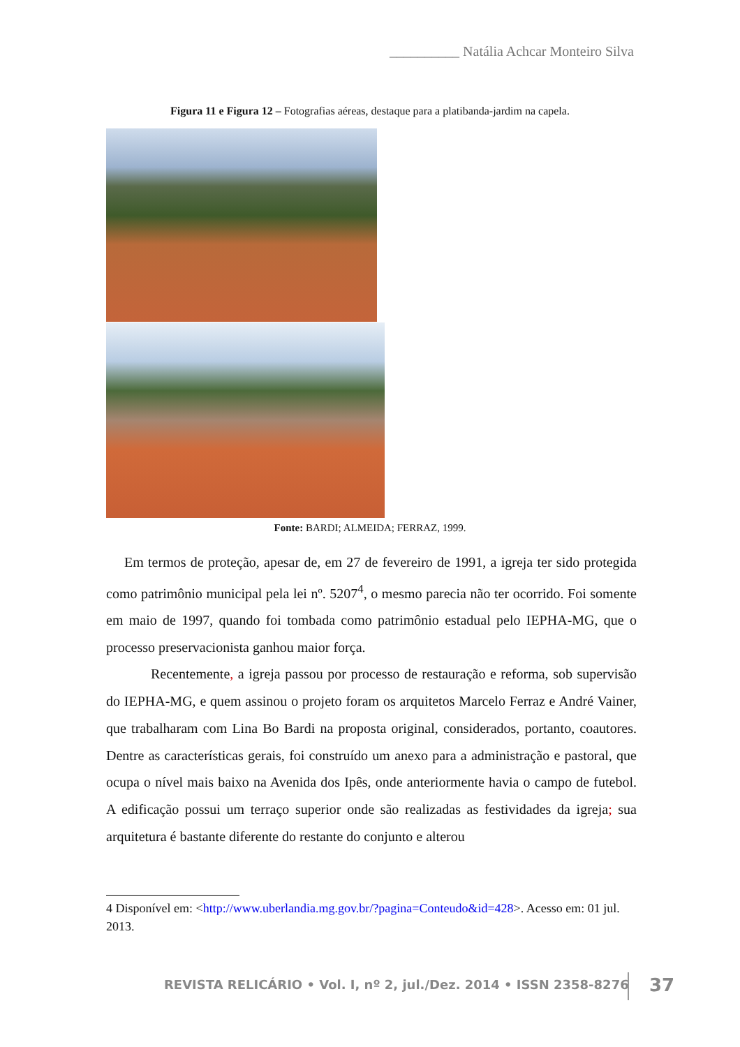__________ Natália Achcar Monteiro Silva
Figura 11 e Figura 12 – Fotografias aéreas, destaque para a platibanda-jardim na capela.
Fonte: BARDI; ALMEIDA; FERRAZ, 1999.
Em termos de proteção, apesar de, em 27 de fevereiro de 1991, a igreja ter sido protegida como patrimônio municipal pela lei nº. 5207<sup>4</sup>, o mesmo parecia não ter ocorrido. Foi somente em maio de 1997, quando foi tombada como patrimônio estadual pelo IEPHA-MG, que o processo preservacionista ganhou maior força.
Recentemente, a igreja passou por processo de restauração e reforma, sob supervisão do IEPHA-MG, e quem assinou o projeto foram os arquitetos Marcelo Ferraz e André Vainer, que trabalharam com Lina Bo Bardi na proposta original, considerados, portanto, coautores. Dentre as características gerais, foi construído um anexo para a administração e pastoral, que ocupa o nível mais baixo na Avenida dos Ipês, onde anteriormente havia o campo de futebol. A edificação possui um terraço superior onde são realizadas as festividades da igreja; sua arquitetura é bastante diferente do restante do conjunto e alterou
4 Disponível em: <http://www.uberlandia.mg.gov.br/?pagina=Conteudo&id=428>. Acesso em: 01 jul. 2013.
REVISTA RELICÁRIO • Vol. I, nº 2, jul./Dez. 2014 • ISSN 2358-8276
37